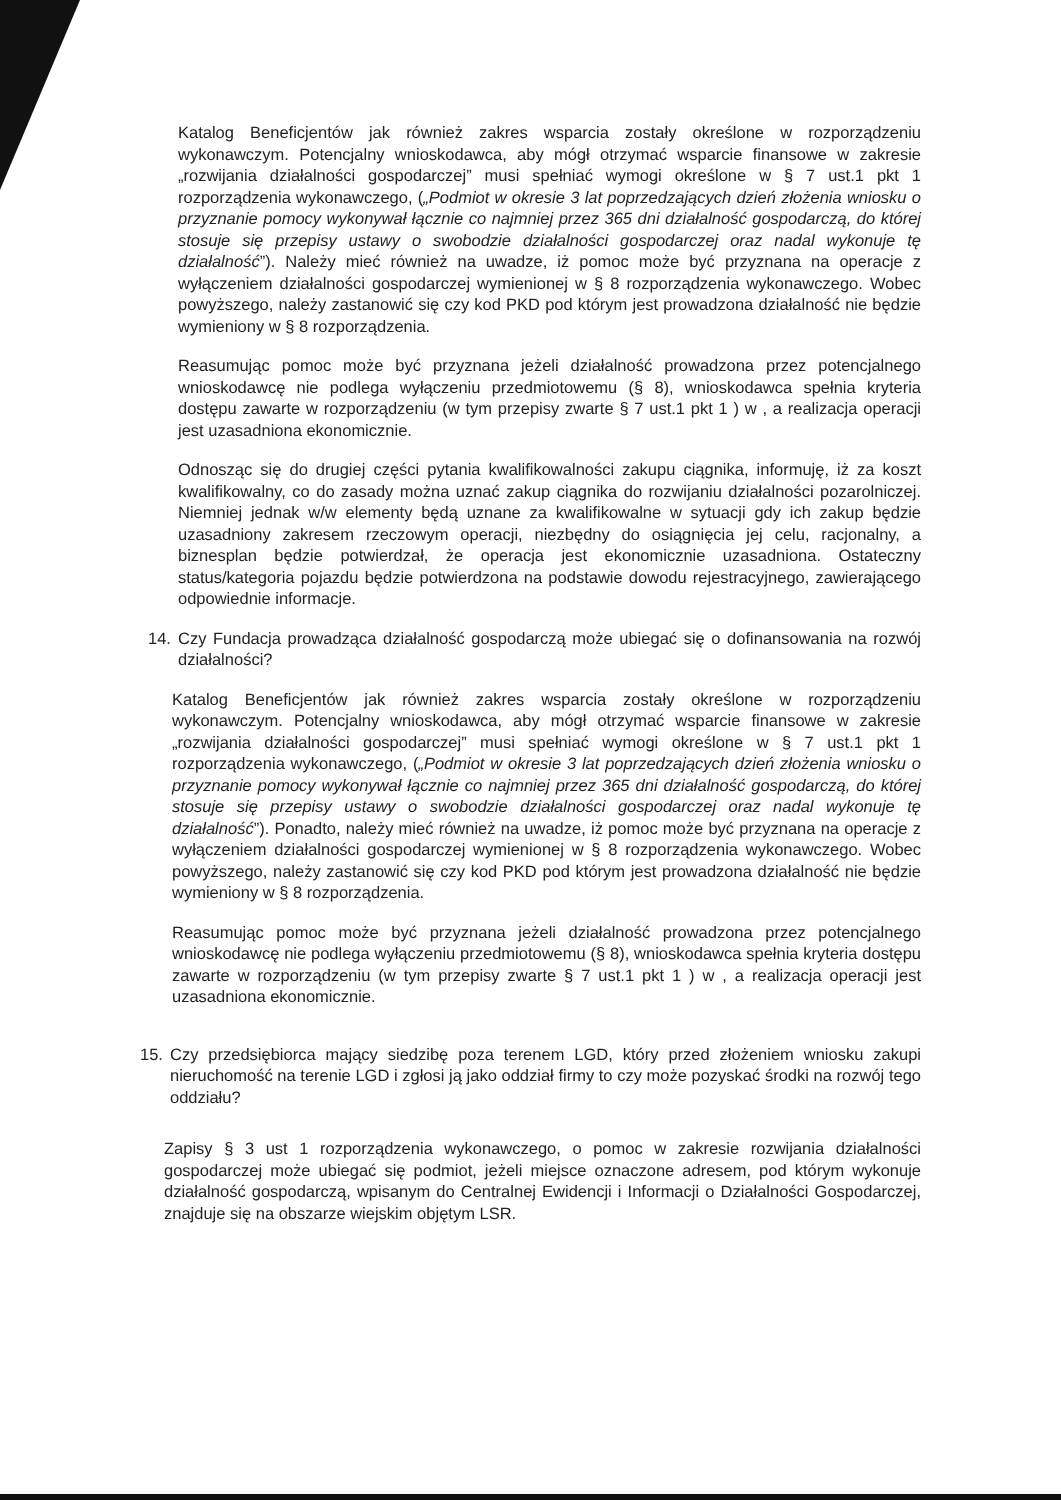Katalog Beneficjentów jak również zakres wsparcia zostały określone w rozporządzeniu wykonawczym. Potencjalny wnioskodawca, aby mógł otrzymać wsparcie finansowe w zakresie „rozwijania działalności gospodarczej” musi spełniać wymogi określone w § 7 ust.1 pkt 1 rozporządzenia wykonawczego, („Podmiot w okresie 3 lat poprzedzających dzień złożenia wniosku o przyznanie pomocy wykonywał łącznie co najmniej przez 365 dni działalność gospodarczą, do której stosuje się przepisy ustawy o swobodzie działalności gospodarczej oraz nadal wykonuje tę działalność”). Należy mieć również na uwadze, iż pomoc może być przyznana na operacje z wyłączeniem działalności gospodarczej wymienionej w § 8 rozporządzenia wykonawczego. Wobec powyższego, należy zastanowić się czy kod PKD pod którym jest prowadzona działalność nie będzie wymieniony w § 8 rozporządzenia.
Reasumując pomoc może być przyznana jeżeli działalność prowadzona przez potencjalnego wnioskodawcę nie podlega wyłączeniu przedmiotowemu (§ 8), wnioskodawca spełnia kryteria dostępu zawarte w rozporządzeniu (w tym przepisy zwarte § 7 ust.1 pkt 1 ) w , a realizacja operacji jest uzasadniona ekonomicznie.
Odnosząc się do drugiej części pytania kwalifikowalności zakupu ciągnika, informuję, iż za koszt kwalifikowalny, co do zasady można uznać zakup ciągnika do rozwijaniu działalności pozarolniczej. Niemniej jednak w/w elementy będą uznane za kwalifikowalne w sytuacji gdy ich zakup będzie uzasadniony zakresem rzeczowym operacji, niezbędny do osiągnięcia jej celu, racjonalny, a biznesplan będzie potwierdzał, że operacja jest ekonomicznie uzasadniona. Ostateczny status/kategoria pojazdu będzie potwierdzona na podstawie dowodu rejestracyjnego, zawierającego odpowiednie informacje.
14. Czy Fundacja prowadząca działalność gospodarczą może ubiegać się o dofinansowania na rozwój działalności?
Katalog Beneficjentów jak również zakres wsparcia zostały określone w rozporządzeniu wykonawczym. Potencjalny wnioskodawca, aby mógł otrzymać wsparcie finansowe w zakresie „rozwijania działalności gospodarczej” musi spełniać wymogi określone w § 7 ust.1 pkt 1 rozporządzenia wykonawczego, („Podmiot w okresie 3 lat poprzedzających dzień złożenia wniosku o przyznanie pomocy wykonywał łącznie co najmniej przez 365 dni działalność gospodarczą, do której stosuje się przepisy ustawy o swobodzie działalności gospodarczej oraz nadal wykonuje tę działalność”). Ponadto, należy mieć również na uwadze, iż pomoc może być przyznana na operacje z wyłączeniem działalności gospodarczej wymienionej w § 8 rozporządzenia wykonawczego. Wobec powyższego, należy zastanowić się czy kod PKD pod którym jest prowadzona działalność nie będzie wymieniony w § 8 rozporządzenia.
Reasumując pomoc może być przyznana jeżeli działalność prowadzona przez potencjalnego wnioskodawcę nie podlega wyłączeniu przedmiotowemu (§ 8), wnioskodawca spełnia kryteria dostępu zawarte w rozporządzeniu (w tym przepisy zwarte § 7 ust.1 pkt 1 ) w , a realizacja operacji jest uzasadniona ekonomicznie.
15. Czy przedsiębiorca mający siedzibę poza terenem LGD, który przed złożeniem wniosku zakupi nieruchomość na terenie LGD i zgłosi ją jako oddział firmy to czy może pozyskać środki na rozwój tego oddziału?
Zapisy § 3 ust 1 rozporządzenia wykonawczego, o pomoc w zakresie rozwijania działalności gospodarczej może ubiegać się podmiot, jeżeli miejsce oznaczone adresem, pod którym wykonuje działalność gospodarczą, wpisanym do Centralnej Ewidencji i Informacji o Działalności Gospodarczej, znajduje się na obszarze wiejskim objętym LSR.